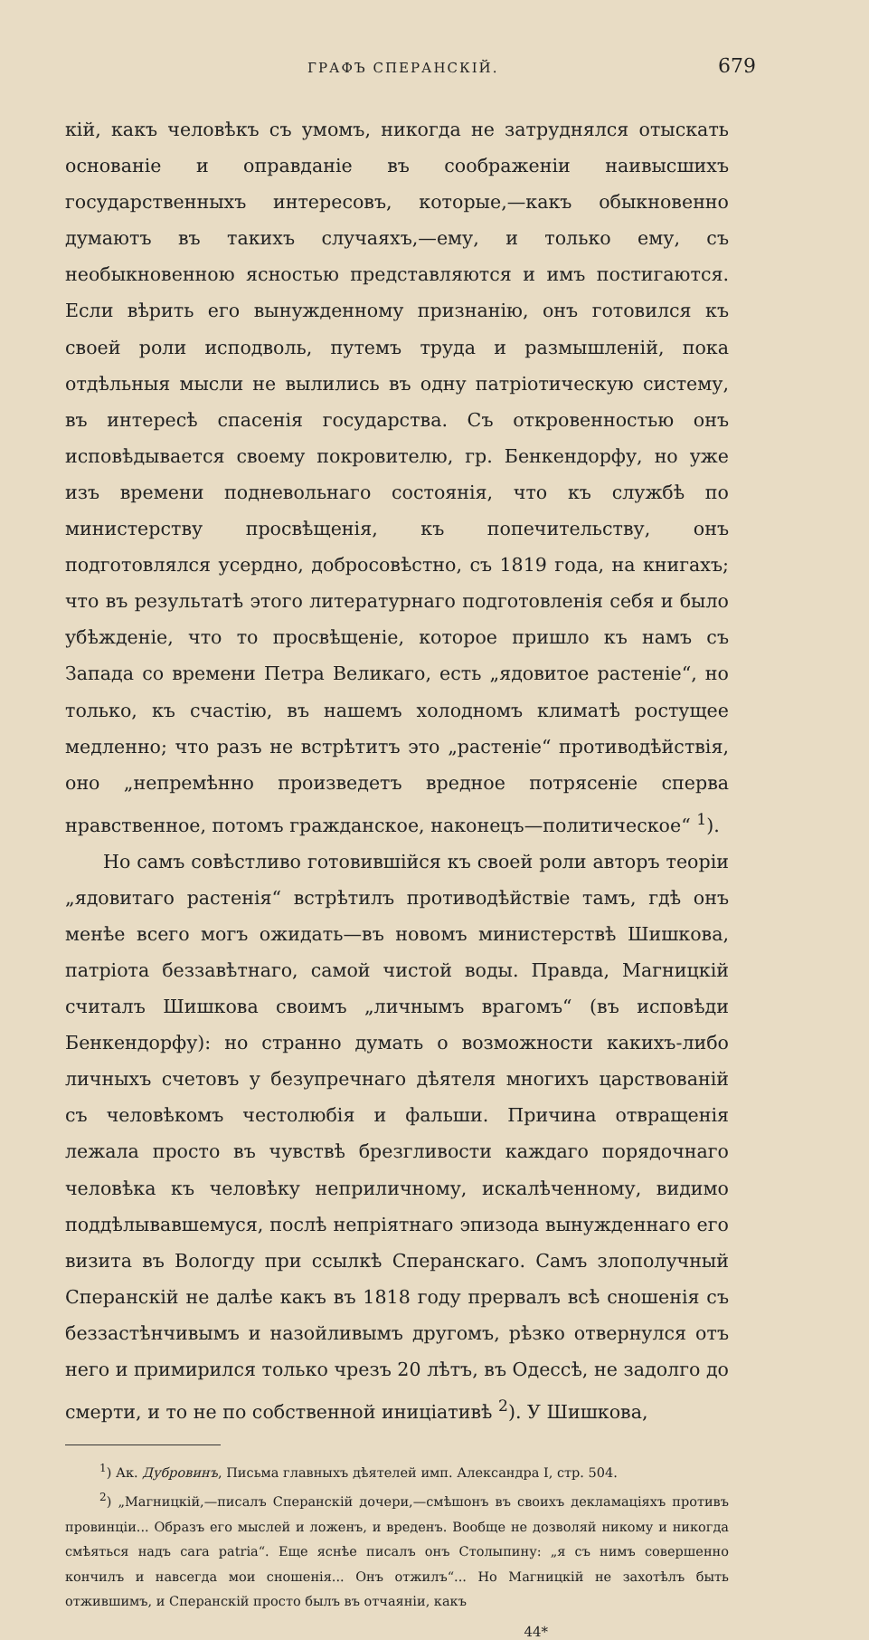ГРАФЪ СПЕРАНСКІЙ. 679
кій, какъ человѣкъ съ умомъ, никогда не затруднялся отыскать основаніе и оправданіе въ соображеніи наивысшихъ государственныхъ интересовъ, которые,—какъ обыкновенно думаютъ въ такихъ случаяхъ,—ему, и только ему, съ необыкновенною ясностью представляются и имъ постигаются. Если вѣрить его вынужденному признанію, онъ готовился къ своей роли исподволь, путемъ труда и размышленій, пока отдѣльныя мысли не вылились въ одну патріотическую систему, въ интересѣ спасенія государства. Съ откровенностью онъ исповѣдывается своему покровителю, гр. Бенкендорфу, но уже изъ времени подневольнаго состоянія, что къ службѣ по министерству просвѣщенія, къ попечительству, онъ подготовлялся усердно, добросовѣстно, съ 1819 года, на книгахъ; что въ результатѣ этого литературнаго подготовленія себя и было убѣжденіе, что то просвѣщеніе, которое пришло къ намъ съ Запада со времени Петра Великаго, есть „ядовитое растеніе“, но только, къ счастію, въ нашемъ холодномъ климатѣ ростущее медленно; что разъ не встрѣтитъ это „растеніе“ противодѣйствія, оно „непремѣнно произведетъ вредное потрясеніе сперва нравственное, потомъ гражданское, наконецъ—политическое“ <sup>1</sup>).
Но самъ совѣстливо готовившійся къ своей роли авторъ теоріи „ядовитаго растенія“ встрѣтилъ противодѣйствіе тамъ, гдѣ онъ менѣе всего могъ ожидать—въ новомъ министерствѣ Шишкова, патріота беззавѣтнаго, самой чистой воды. Правда, Магницкій считалъ Шишкова своимъ „личнымъ врагомъ“ (въ исповѣди Бенкендорфу): но странно думать о возможности какихъ-либо личныхъ счетовъ у безупречнаго дѣятеля многихъ царствованій съ человѣкомъ честолюбія и фальши. Причина отвращенія лежала просто въ чувствѣ брезгливости каждаго порядочнаго человѣка къ человѣку неприличному, искалѣченному, видимо поддѣлывавшемуся, послѣ непріятнаго эпизода вынужденнаго его визита въ Вологду при ссылкѣ Сперанскаго. Самъ злополучный Сперанскій не далѣе какъ въ 1818 году прервалъ всѣ сношенія съ беззастѣнчивымъ и назойливымъ другомъ, рѣзко отвернулся отъ него и примирился только чрезъ 20 лѣтъ, въ Одессѣ, не задолго до смерти, и то не по собственной иниціативѣ <sup>2</sup>). У Шишкова,
<sup>1</sup>) Ак. Дубровинъ, Письма главныхъ дѣятелей имп. Александра I, стр. 504.
<sup>2</sup>) „Магницкій,—писалъ Сперанскій дочери,—смѣшонъ въ своихъ декламаціяхъ противъ провинціи... Образъ его мыслей и ложенъ, и вреденъ. Вообще не дозволяй никому и никогда смѣяться надъ cara patria“. Еще яснѣе писалъ онъ Столыпину: „я съ нимъ совершенно кончилъ и навсегда мои сношенія... Онъ отжилъ“... Но Магницкій не захотѣлъ быть отжившимъ, и Сперанскій просто былъ въ отчаяніи, какъ
44*